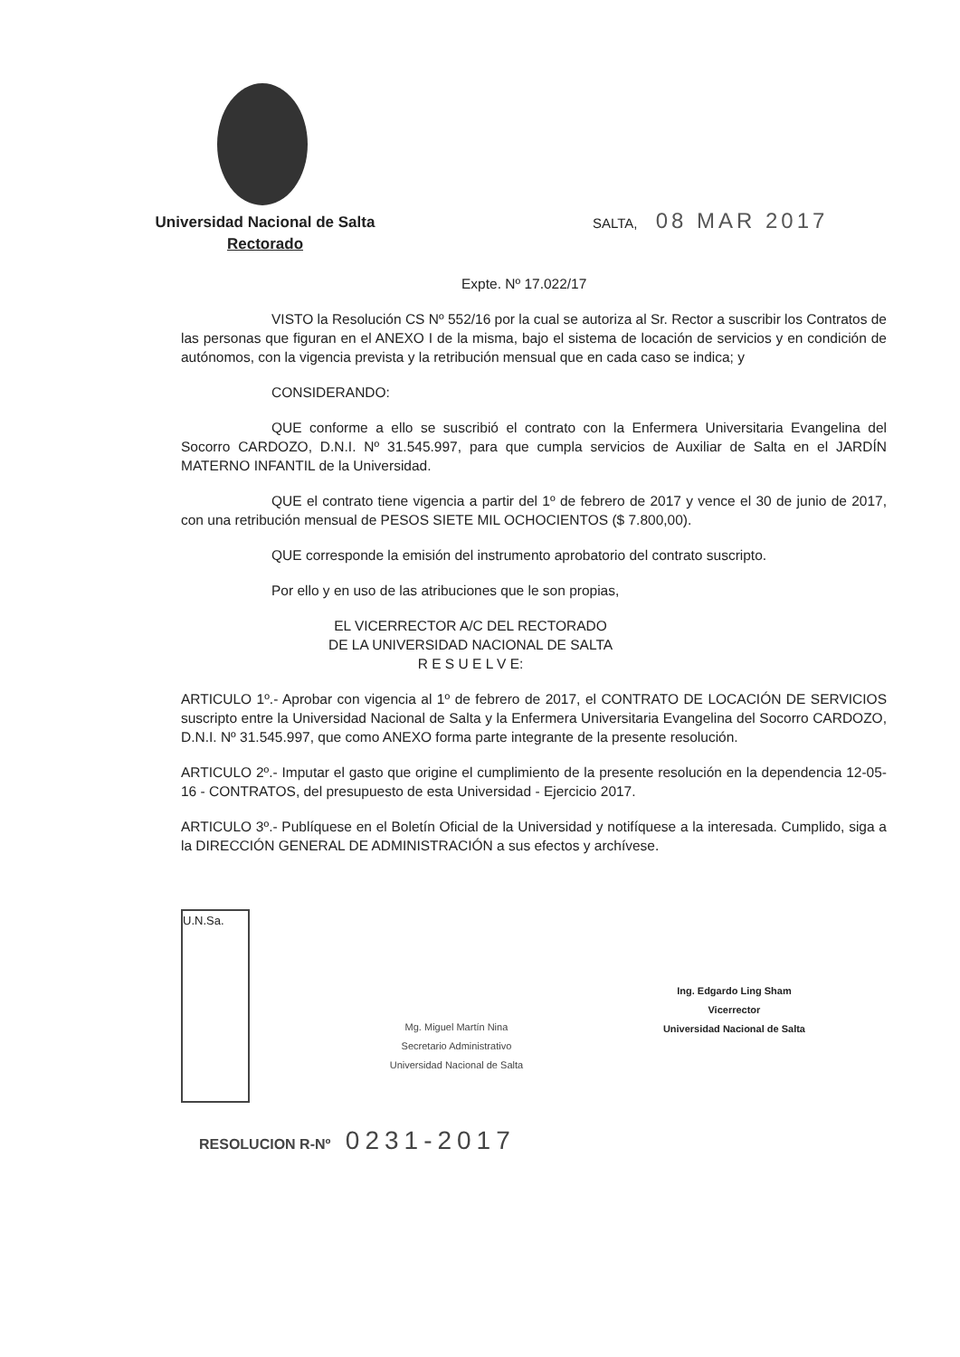Universidad Nacional de Salta
Rectorado
SALTA, 08 MAR 2017
Expte. Nº 17.022/17
VISTO la Resolución CS Nº 552/16 por la cual se autoriza al Sr. Rector a suscribir los Contratos de las personas que figuran en el ANEXO I de la misma, bajo el sistema de locación de servicios y en condición de autónomos, con la vigencia prevista y la retribución mensual que en cada caso se indica; y
CONSIDERANDO:
QUE conforme a ello se suscribió el contrato con la Enfermera Universitaria Evangelina del Socorro CARDOZO, D.N.I. Nº 31.545.997, para que cumpla servicios de Auxiliar de Salta en el JARDÍN MATERNO INFANTIL de la Universidad.
QUE el contrato tiene vigencia a partir del 1º de febrero de 2017 y vence el 30 de junio de 2017, con una retribución mensual de PESOS SIETE MIL OCHOCIENTOS ($ 7.800,00).
QUE corresponde la emisión del instrumento aprobatorio del contrato suscripto.
Por ello y en uso de las atribuciones que le son propias,
EL VICERRECTOR A/C DEL RECTORADO
DE LA UNIVERSIDAD NACIONAL DE SALTA
R E S U E L V E:
ARTICULO 1º.- Aprobar con vigencia al 1º de febrero de 2017, el CONTRATO DE LOCACIÓN DE SERVICIOS suscripto entre la Universidad Nacional de Salta y la Enfermera Universitaria Evangelina del Socorro CARDOZO, D.N.I. Nº 31.545.997, que como ANEXO forma parte integrante de la presente resolución.
ARTICULO 2º.- Imputar el gasto que origine el cumplimiento de la presente resolución en la dependencia 12-05-16 - CONTRATOS, del presupuesto de esta Universidad - Ejercicio 2017.
ARTICULO 3º.- Publíquese en el Boletín Oficial de la Universidad y notifíquese a la interesada. Cumplido, siga a la DIRECCIÓN GENERAL DE ADMINISTRACIÓN a sus efectos y archívese.
U.N.Sa.
Mg. Miguel Martín Nina
Secretario Administrativo
Universidad Nacional de Salta
Ing. Edgardo Ling Sham
Vicerrector
Universidad Nacional de Salta
RESOLUCION R-Nº 0231-2017